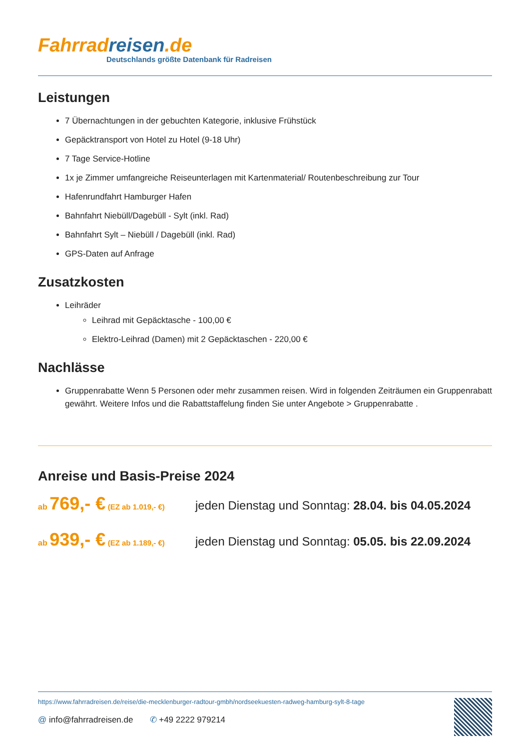Fahrrad reisen.de
Deutschlands größte Datenbank für Radreisen
Leistungen
7 Übernachtungen in der gebuchten Kategorie, inklusive Frühstück
Gepäcktransport von Hotel zu Hotel (9-18 Uhr)
7 Tage Service-Hotline
1x je Zimmer umfangreiche Reiseunterlagen mit Kartenmaterial/ Routenbeschreibung zur Tour
Hafenrundfahrt Hamburger Hafen
Bahnfahrt Niebüll/Dagebüll - Sylt (inkl. Rad)
Bahnfahrt Sylt – Niebüll / Dagebüll (inkl. Rad)
GPS-Daten auf Anfrage
Zusatzkosten
Leihräder
Leihrad mit Gepäcktasche - 100,00 €
Elektro-Leihrad (Damen) mit 2 Gepäcktaschen - 220,00 €
Nachlässe
Gruppenrabatte Wenn 5 Personen oder mehr zusammen reisen. Wird in folgenden Zeiträumen ein Gruppenrabatt gewährt. Weitere Infos und die Rabattstaffelung finden Sie unter Angebote > Gruppenrabatte .
Anreise und Basis-Preise 2024
ab 769,- € (EZ ab 1.019,- €)
jeden Dienstag und Sonntag: 28.04. bis 04.05.2024
ab 939,- € (EZ ab 1.189,- €)
jeden Dienstag und Sonntag: 05.05. bis 22.09.2024
https://www.fahrradreisen.de/reise/die-mecklenburger-radtour-gmbh/nordseekuesten-radweg-hamburg-sylt-8-tage
@ info@fahrradreisen.de ✆ +49 2222 979214